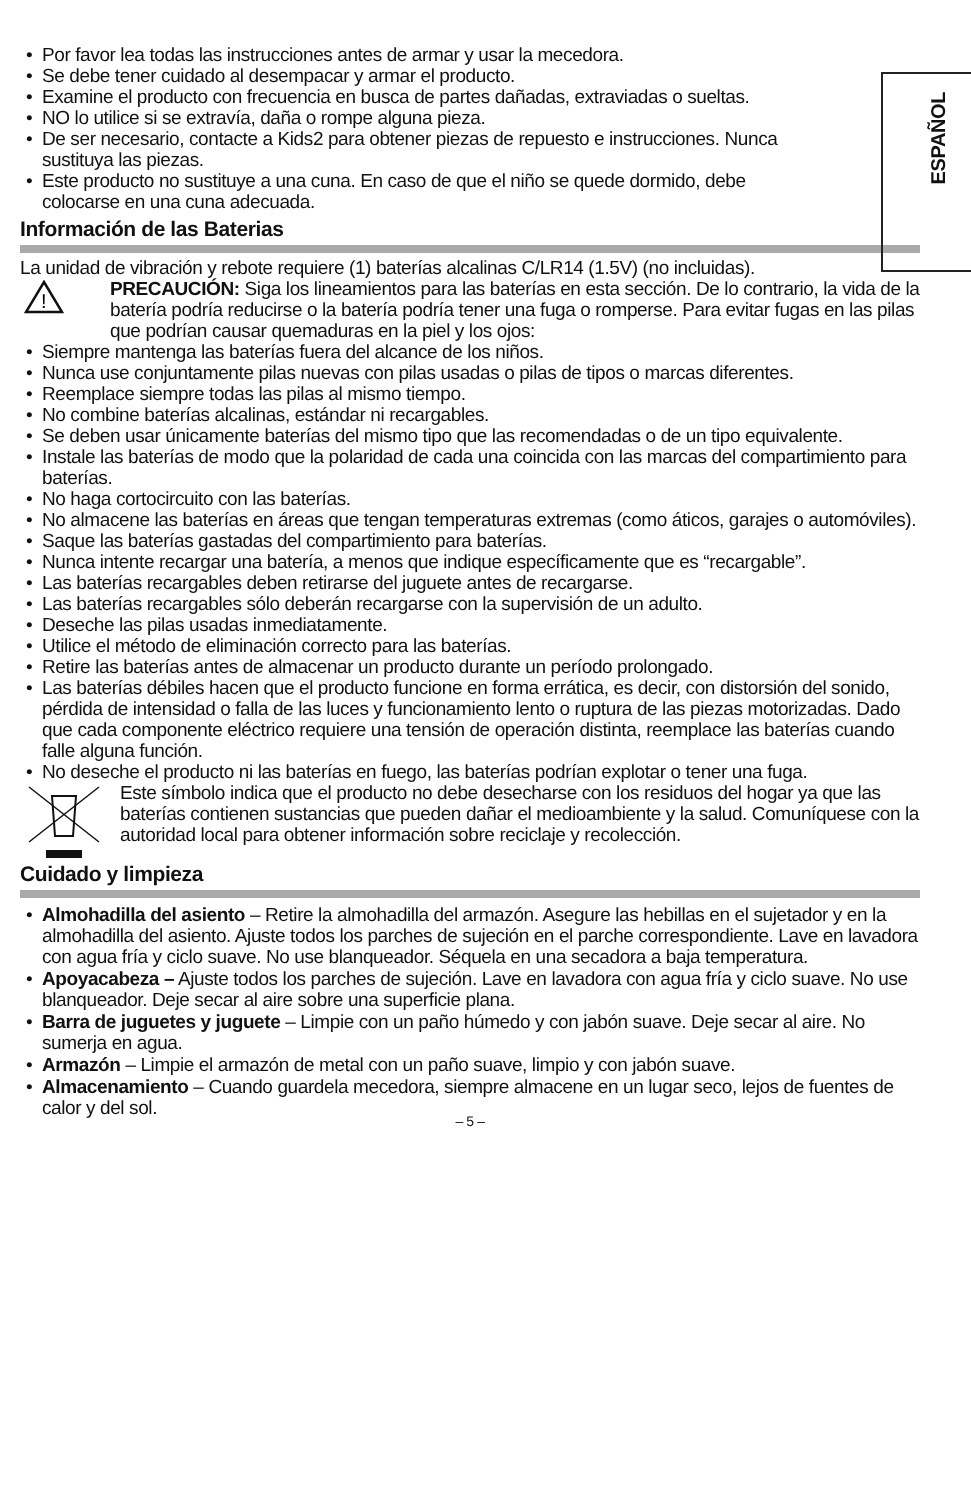ESPAÑOL
• Por favor lea todas las instrucciones antes de armar y usar la mecedora.
• Se debe tener cuidado al desempacar y armar el producto.
• Examine el producto con frecuencia en busca de partes dañadas, extraviadas o sueltas.
• NO lo utilice si se extravía, daña o rompe alguna pieza.
• De ser necesario, contacte a Kids2 para obtener piezas de repuesto e instrucciones. Nunca sustituya las piezas.
• Este producto no sustituye a una cuna. En caso de que el niño se quede dormido, debe colocarse en una cuna adecuada.
Información de las Baterias
La unidad de vibración y rebote requiere (1) baterías alcalinas C/LR14 (1.5V) (no incluidas).
!
PRECAUCIÓN: Siga los lineamientos para las baterías en esta sección. De lo contrario, la vida de la batería podría reducirse o la batería podría tener una fuga o romperse. Para evitar fugas en las pilas que podrían causar quemaduras en la piel y los ojos:
• Siempre mantenga las baterías fuera del alcance de los niños.
• Nunca use conjuntamente pilas nuevas con pilas usadas o pilas de tipos o marcas diferentes.
• Reemplace siempre todas las pilas al mismo tiempo.
• No combine baterías alcalinas, estándar ni recargables.
• Se deben usar únicamente baterías del mismo tipo que las recomendadas o de un tipo equivalente.
• Instale las baterías de modo que la polaridad de cada una coincida con las marcas del compartimiento para baterías.
• No haga cortocircuito con las baterías.
• No almacene las baterías en áreas que tengan temperaturas extremas (como áticos, garajes o automóviles).
• Saque las baterías gastadas del compartimiento para baterías.
• Nunca intente recargar una batería, a menos que indique específicamente que es “recargable”.
• Las baterías recargables deben retirarse del juguete antes de recargarse.
• Las baterías recargables sólo deberán recargarse con la supervisión de un adulto.
• Deseche las pilas usadas inmediatamente.
• Utilice el método de eliminación correcto para las baterías.
• Retire las baterías antes de almacenar un producto durante un período prolongado.
• Las baterías débiles hacen que el producto funcione en forma errática, es decir, con distorsión del sonido, pérdida de intensidad o falla de las luces y funcionamiento lento o ruptura de las piezas motorizadas. Dado que cada componente eléctrico requiere una tensión de operación distinta, reemplace las baterías cuando falle alguna función.
• No deseche el producto ni las baterías en fuego, las baterías podrían explotar o tener una fuga.
Este símbolo indica que el producto no debe desecharse con los residuos del hogar ya que las baterías contienen sustancias que pueden dañar el medioambiente y la salud. Comuníquese con la autoridad local para obtener información sobre reciclaje y recolección.
Cuidado y limpieza
• Almohadilla del asiento – Retire la almohadilla del armazón. Asegure las hebillas en el sujetador y en la almohadilla del asiento. Ajuste todos los parches de sujeción en el parche correspondiente. Lave en lavadora con agua fría y ciclo suave. No use blanqueador. Séquela en una secadora a baja temperatura.
• Apoyacabeza – Ajuste todos los parches de sujeción. Lave en lavadora con agua fría y ciclo suave. No use blanqueador. Deje secar al aire sobre una superficie plana.
• Barra de juguetes y juguete – Limpie con un paño húmedo y con jabón suave. Deje secar al aire. No sumerja en agua.
• Armazón – Limpie el armazón de metal con un paño suave, limpio y con jabón suave.
• Almacenamiento – Cuando guardela mecedora, siempre almacene en un lugar seco, lejos de fuentes de calor y del sol.
– 5 –